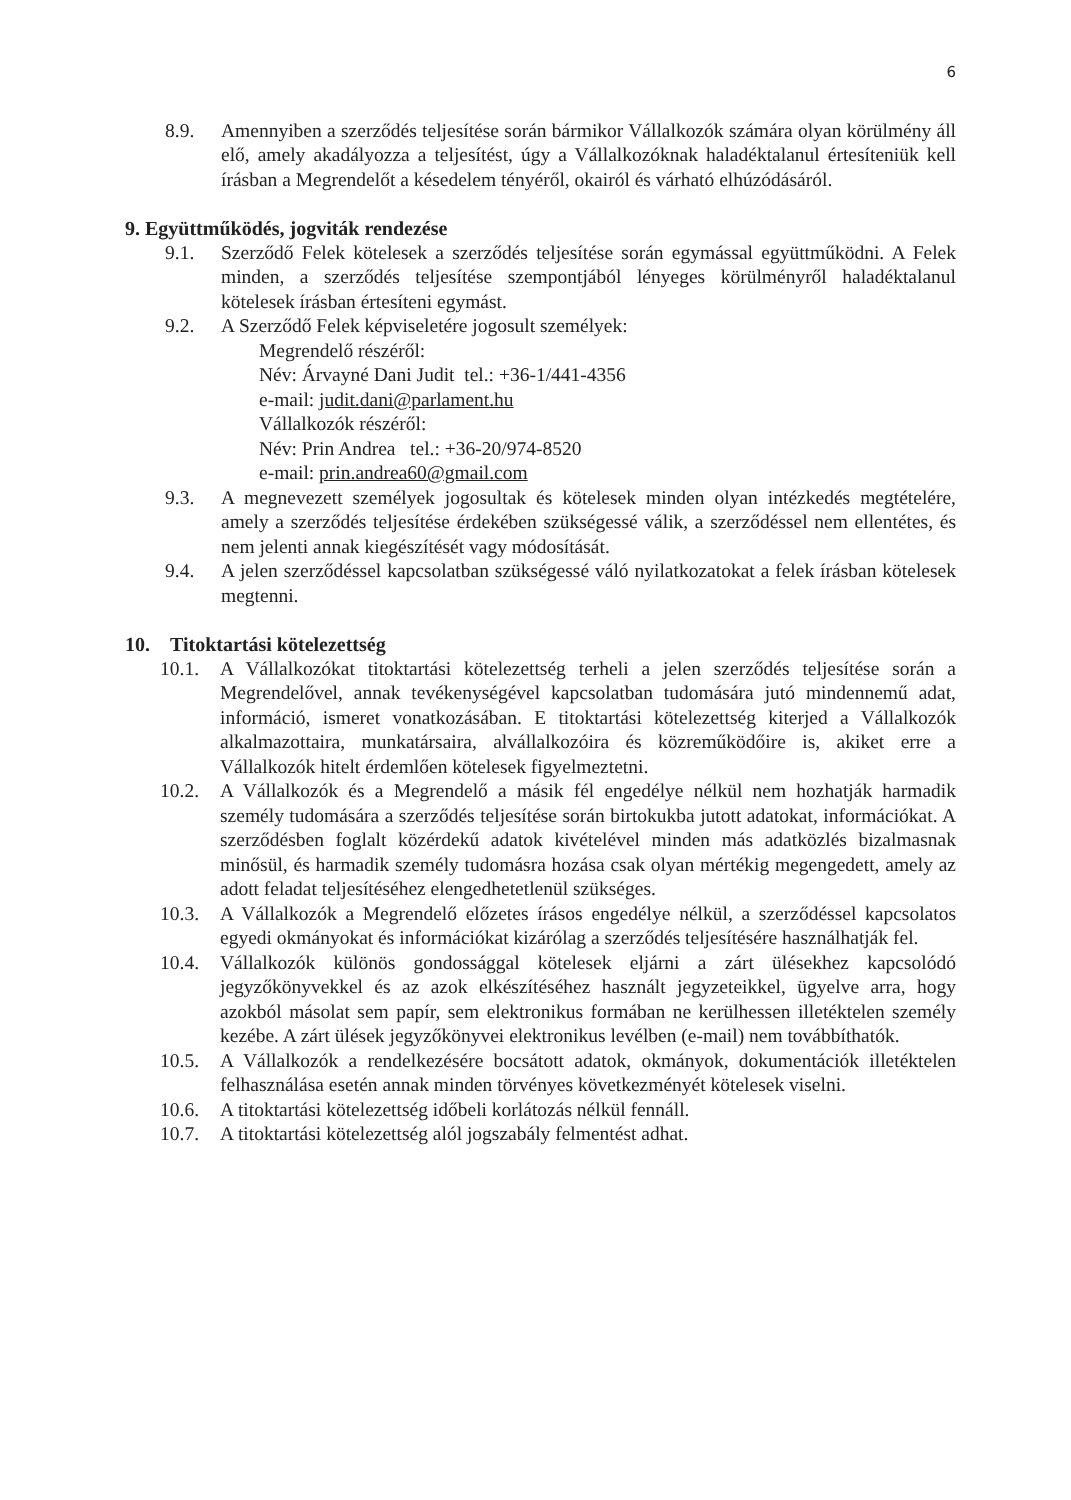6
8.9. Amennyiben a szerződés teljesítése során bármikor Vállalkozók számára olyan körülmény áll elő, amely akadályozza a teljesítést, úgy a Vállalkozóknak haladéktalanul értesíteniük kell írásban a Megrendelőt a késedelem tényéről, okairól és várható elhúzódásáról.
9. Együttműködés, jogviták rendezése
9.1. Szerződő Felek kötelesek a szerződés teljesítése során egymással együttműködni. A Felek minden, a szerződés teljesítése szempontjából lényeges körülményről haladéktalanul kötelesek írásban értesíteni egymást.
9.2. A Szerződő Felek képviseletére jogosult személyek:
Megrendelő részéről:
Név: Árvayné Dani Judit tel.: +36-1/441-4356
e-mail: judit.dani@parlament.hu
Vállalkozók részéről:
Név: Prin Andrea tel.: +36-20/974-8520
e-mail: prin.andrea60@gmail.com
9.3. A megnevezett személyek jogosultak és kötelesek minden olyan intézkedés megtételére, amely a szerződés teljesítése érdekében szükségessé válik, a szerződéssel nem ellentétes, és nem jelenti annak kiegészítését vagy módosítását.
9.4. A jelen szerződéssel kapcsolatban szükségessé váló nyilatkozatokat a felek írásban kötelesek megtenni.
10. Titoktartási kötelezettség
10.1. A Vállalkozókat titoktartási kötelezettség terheli a jelen szerződés teljesítése során a Megrendelővel, annak tevékenységével kapcsolatban tudomására jutó mindennemű adat, információ, ismeret vonatkozásában. E titoktartási kötelezettség kiterjed a Vállalkozók alkalmazottaira, munkatársaira, alvállalkozóira és közreműködőire is, akiket erre a Vállalkozók hitelt érdemlően kötelesek figyelmeztetni.
10.2. A Vállalkozók és a Megrendelő a másik fél engedélye nélkül nem hozhatják harmadik személy tudomására a szerződés teljesítése során birtokukba jutott adatokat, információkat. A szerződésben foglalt közérdekű adatok kivételével minden más adatközlés bizalmasnak minősül, és harmadik személy tudomásra hozása csak olyan mértékig megengedett, amely az adott feladat teljesítéséhez elengedhetetlenül szükséges.
10.3. A Vállalkozók a Megrendelő előzetes írásos engedélye nélkül, a szerződéssel kapcsolatos egyedi okmányokat és információkat kizárólag a szerződés teljesítésére használhatják fel.
10.4. Vállalkozók különös gondossággal kötelesek eljárni a zárt ülésekhez kapcsolódó jegyzőkönyvekkel és az azok elkészítéséhez használt jegyzeteikkel, ügyelve arra, hogy azokból másolat sem papír, sem elektronikus formában ne kerülhessen illetéktelen személy kezébe. A zárt ülések jegyzőkönyvei elektronikus levélben (e-mail) nem továbbíthatók.
10.5. A Vállalkozók a rendelkezésére bocsátott adatok, okmányok, dokumentációk illetéktelen felhasználása esetén annak minden törvényes következményét kötelesek viselni.
10.6. A titoktartási kötelezettség időbeli korlátozás nélkül fennáll.
10.7. A titoktartási kötelezettség alól jogszabály felmentést adhat.